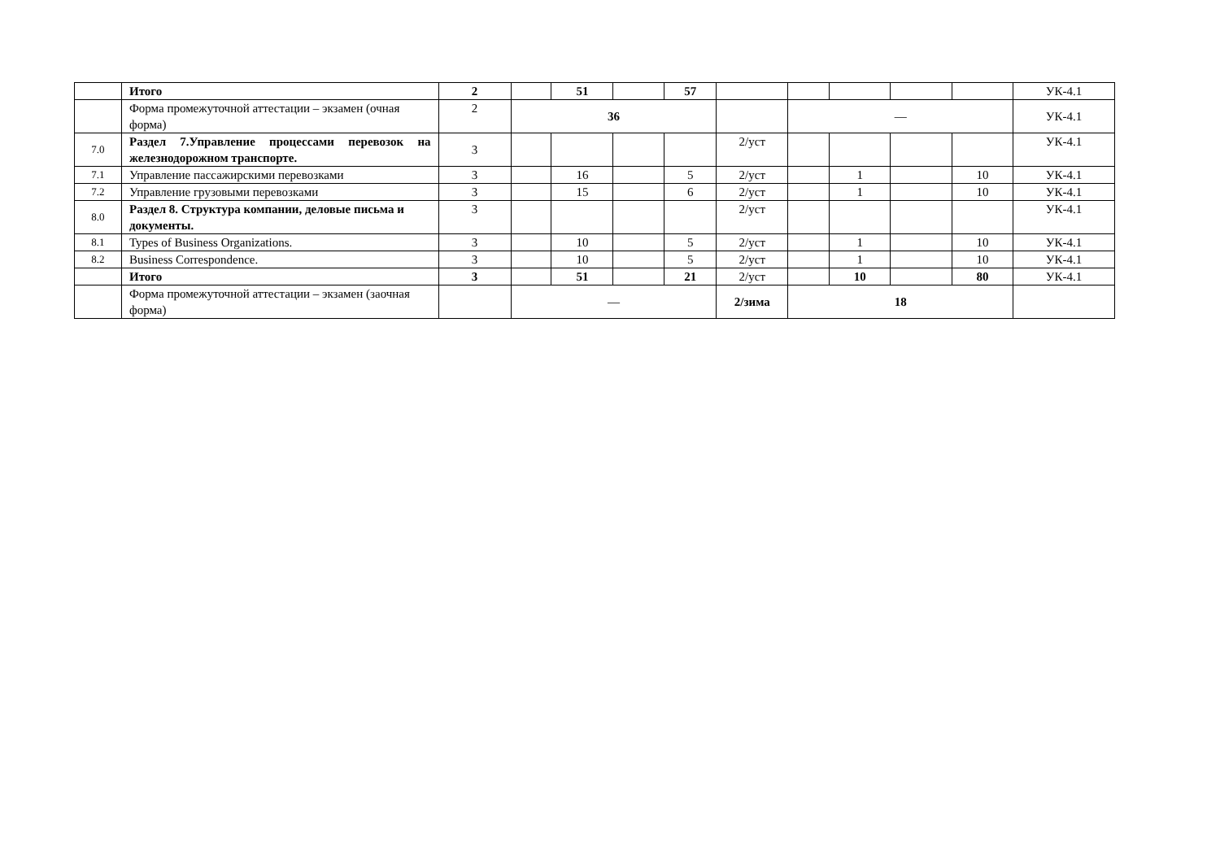| | Итого | 2 | | 51 | | 57 | | | | | | УК-4.1 |
| | Форма промежуточной аттестации – экзамен (очная форма) | 2 | 36 | | | | | — | | | | УК-4.1 |
| 7.0 | Раздел 7.Управление процессами перевозок на железнодорожном транспорте. | 3 | | | | | 2/уст | | | | | УК-4.1 |
| 7.1 | Управление пассажирскими перевозками | 3 | | 16 | | 5 | 2/уст | | 1 | | 10 | УК-4.1 |
| 7.2 | Управление грузовыми перевозками | 3 | | 15 | | 6 | 2/уст | | 1 | | 10 | УК-4.1 |
| 8.0 | Раздел 8. Структура компании, деловые письма и документы. | 3 | | | | | 2/уст | | | | | УК-4.1 |
| 8.1 | Types of Business Organizations. | 3 | | 10 | | 5 | 2/уст | | 1 | | 10 | УК-4.1 |
| 8.2 | Business Correspondence. | 3 | | 10 | | 5 | 2/уст | | 1 | | 10 | УК-4.1 |
| | Итого | 3 | | 51 | | 21 | 2/уст | | 10 | | 80 | УК-4.1 |
| | Форма промежуточной аттестации – экзамен (заочная форма) | | — | | | | 2/зима | 18 | | | | |